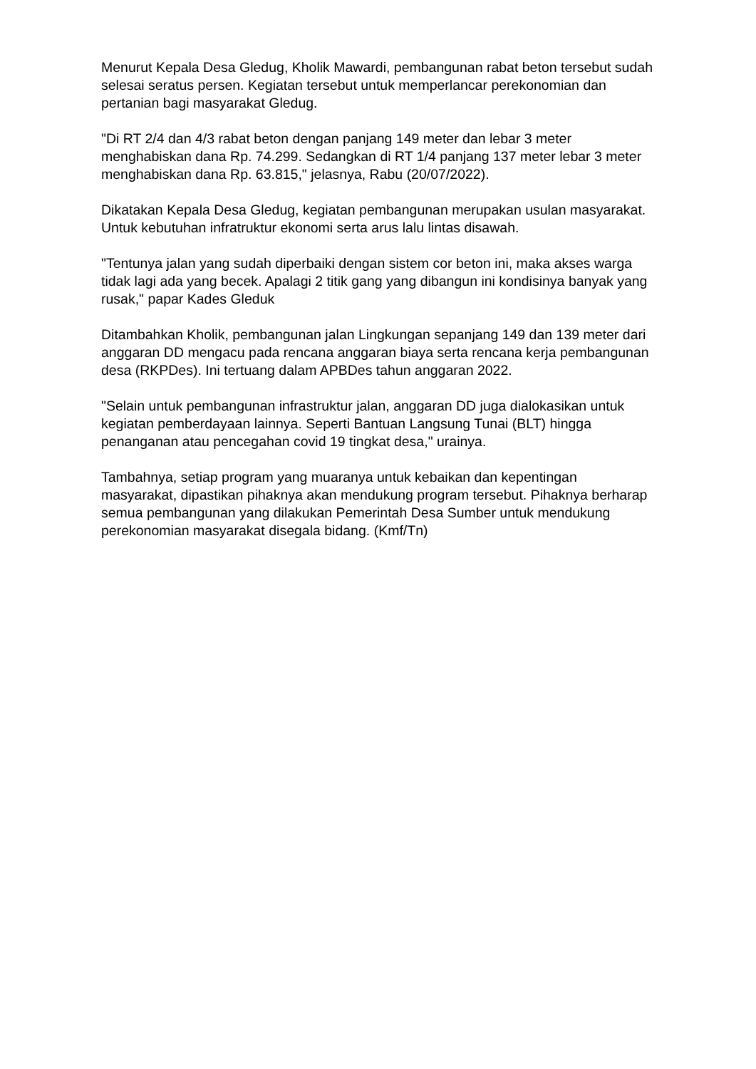Menurut Kepala Desa Gledug, Kholik Mawardi, pembangunan rabat beton tersebut sudah selesai seratus persen. Kegiatan tersebut untuk memperlancar perekonomian dan pertanian bagi masyarakat Gledug.
"Di RT 2/4 dan 4/3 rabat beton dengan panjang 149 meter dan lebar 3 meter menghabiskan dana Rp. 74.299. Sedangkan di RT 1/4 panjang 137 meter lebar 3 meter menghabiskan dana Rp. 63.815," jelasnya, Rabu (20/07/2022).
Dikatakan Kepala Desa Gledug, kegiatan pembangunan merupakan usulan masyarakat. Untuk kebutuhan infratruktur ekonomi serta arus lalu lintas disawah.
"Tentunya jalan yang sudah diperbaiki dengan sistem cor beton ini, maka akses warga tidak lagi ada yang becek. Apalagi 2 titik gang yang dibangun ini kondisinya banyak yang rusak," papar Kades Gleduk
Ditambahkan Kholik, pembangunan jalan Lingkungan sepanjang 149 dan 139 meter dari anggaran DD mengacu pada rencana anggaran biaya serta rencana kerja pembangunan desa (RKPDes). Ini tertuang dalam APBDes tahun anggaran 2022.
"Selain untuk pembangunan infrastruktur jalan, anggaran DD juga dialokasikan untuk kegiatan pemberdayaan lainnya. Seperti Bantuan Langsung Tunai (BLT) hingga penanganan atau pencegahan covid 19 tingkat desa," urainya.
Tambahnya, setiap program yang muaranya untuk kebaikan dan kepentingan masyarakat, dipastikan pihaknya akan mendukung program tersebut. Pihaknya berharap semua pembangunan yang dilakukan Pemerintah Desa Sumber untuk mendukung perekonomian masyarakat disegala bidang. (Kmf/Tn)